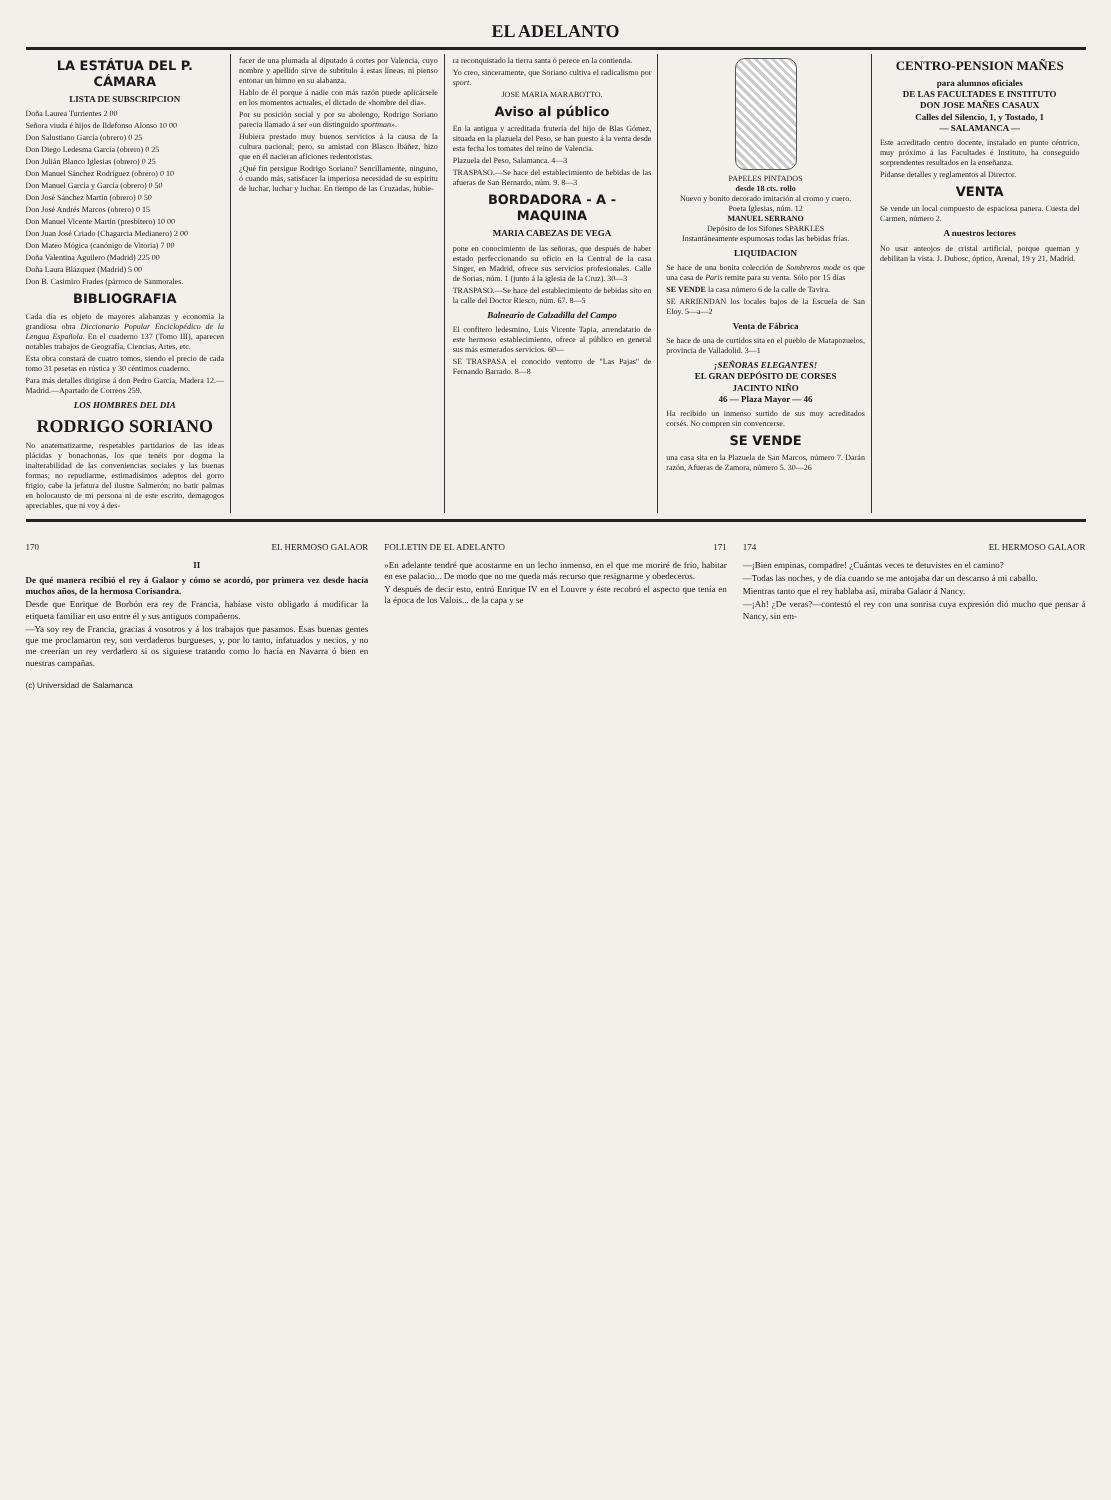EL ADELANTO
LA ESTÁTUA DEL P. CÁMARA
LISTA DE SUBSCRIPCION
Doña Laurea Turrientes 2 00
Señora viuda é hijos de Ildefonso Alonso 10 00
Don Salustiano García (obrero) 0 25
Don Diego Ledesma García (obrero) 0 25
Don Julián Blanco Iglesias (obrero) 0 25
Don Manuel Sánchez Rodríguez (obrero) 0 10
Don Manuel García y García (obrero) 0 50
Don José Sánchez Martín (obrero) 0 50
Don José Andrés Marcos (obrero) 0 15
Don Manuel Vicente Martín (presbítero) 10 00
Don Juan José Criado (Chagarcia Medianero) 2 00
Don Mateo Mógica (canónigo de Vitoria) 7 00
Doña Valentina Aguilero (Madrid) 225 00
Doña Laura Blázquez (Madrid) 5 00
Don B. Casimiro Frades (párroco de Sanmorales.
BIBLIOGRAFIA
Cada día es objeto de mayores alabanzas y economía la grandiosa obra Diccionario Popular Enciclopédico de la Lengua Española. En el cuaderno 137 (Tomo III), aparecen notables trabajos de Geografía, Ciencias, Artes, etc.
Esta obra constará de cuatro tomos, siendo el precio de cada tomo 31 pesetas en rústica y 30 céntimos cuaderno.
Para más detalles dirigirse á don Pedro García, Madera 12.—Madrid.—Apartado de Correos 259.
LOS HOMBRES DEL DIA
RODRIGO SORIANO
No anatematizarme, respetables partidarios de las ideas plácidas y bonachonas, los que tenéis por dogma la inalterabilidad de las conveniencias sociales y las buenas formas; no repudiarme, estimadísimos adeptos del gorro frigio, cabe la jefatura del ilustre Salmerón; no batir palmas en holocausto de mi persona ni de este escrito, demagogos apreciables, que ni voy á des-
facer de una plumada al diputado á cortes por Valencia, cuyo nombre y apellido sirve de subtítulo á estas líneas, ni pienso entonar un himno en su alabanza.
Hablo de él porque á nadie con más razón puede aplicársele en los momentos actuales, el dictado de «hombre del día».
Por su posición social y por su abolengo, Rodrigo Soriano parecía llamado á ser «un distinguido sportman».
Hubiera prestado muy buenos servicios á la causa de la cultura nacional; pero, su amistad con Blasco Ibáñez, hizo que en él nacieran aficiones redentoristas.
¿Qué fin persigue Rodrigo Soriano? Sencillamente, ninguno, ó cuando más, satisfacer la imperiosa necesidad de su espíritu de luchar, luchar y luchar. En tiempo de las Cruzadas, hubie-
ra reconquistado la tierra santa ó perece en la contienda.
Yo creo, sinceramente, que Soriano cultiva el radicalismo por sport.
JOSE MARIA MARABOTTO.
Aviso al público
En la antigua y acreditada frutería del hijo de Blas Gómez, situada en la plazuela del Peso, se han puesto á la venta desde esta fecha los tomates del reino de Valencia.
Plazuela del Peso, Salamanca. 4—3
TRASPASO.—Se hace del establecimiento de bebidas de las afueras de San Bernardo, núm. 9. 8—3
BORDADORA - A - MAQUINA
MARIA CABEZAS DE VEGA
pone en conocimiento de las señoras, que después de haber estado perfeccionando su oficio en la Central de la casa Singer, en Madrid, ofrece sus servicios profesionales. Calle de Sorias, núm. 1 (junto á la iglesia de la Cruz). 30—3
TRASPASO.—Se hace del establecimiento de bebidas sito en la calle del Doctor Riesco, núm. 67. 8—5
Balneario de Calzadilla del Campo
El confitero ledesmino, Luis Vicente Tapia, arrendatario de este hermoso establecimiento, ofrece al público en general sus más esmerados servicios. 60—
SE TRASPASA el conocido ventorro de "Las Pajas" de Fernando Barrado. 8—8
PAPELES PINTADOS
desde 18 cts. rollo
Nuevo y bonito decorado imitación al cromo y cuero.
Poeta Iglesias, núm. 12
MANUEL SERRANO
Depósito de los Sifones SPARKLES
Instantáneamente espumosas todas las bebidas frías.
LIQUIDACION
Se hace de una bonita colección de Sombreros mode os que una casa de Paris remite para su venta. Sólo por 15 días
SE VENDE la casa número 6 de la calle de Tavira.
SE ARRIENDAN los locales bajos de la Escuela de San Eloy. 5—a—2
Venta de Fábrica
Se hace de una de curtidos sita en el pueblo de Matapozuelos, provincia de Valladolid. 3—1
¡SEÑORAS ELEGANTES!
EL GRAN DEPÓSITO DE CORSES
JACINTO NIÑO
46 — Plaza Mayor — 46
Ha recibido un inmenso surtido de sus muy acreditados corsés. No compren sin convencerse.
SE VENDE
una casa sita en la Plazuela de San Marcos, número 7. Darán razón, Afueras de Zamora, número 5. 30—26
CENTRO-PENSION MAÑES
para alumnos oficiales
DE LAS FACULTADES E INSTITUTO
DON JOSE MAÑES CASAUX
Calles del Silencio, 1, y Tostado, 1
— SALAMANCA —
Este acreditado centro docente, instalado en punto céntrico, muy próximo á las Facultades é Instituto, ha conseguido sorprendentes resultados en la enseñanza.
Pídanse detalles y reglamentos al Director.
VENTA
Se vende un local compuesto de espaciosa panera. Cuesta del Carmen, número 2.
A nuestros lectores
No usar anteojos de cristal artificial, porque queman y debilitan la vista. J. Dubosc, óptico, Arenal, 19 y 21, Madrid.
170 EL HERMOSO GALAOR
II
De qué manera recibió el rey á Galaor y cómo se acordó, por primera vez desde hacía muchos años, de la hermosa Corisandra.
Desde que Enrique de Borbón era rey de Francia, habíase visto obligado á modificar la etiqueta familiar en uso entre él y sus antiguos compañeros.
—Ya soy rey de Francia, gracias á vosotros y á los trabajos que pasamos. Esas buenas gentes que me proclamaron rey, son verdaderos burgueses, y, por lo tanto, infatuados y necios, y no me creerían un rey verdadero si os siguiese tratando como lo hacía en Navarra ó bien en nuestras campañas.
FOLLETIN DE EL ADELANTO 171
»En adelante tendré que acostarme en un lecho inmenso, en el que me moriré de frío, habitar en ese palacio... De modo que no me queda más recurso que resignarme y obedeceros.
Y después de decir esto, entró Enrique IV en el Louvre y éste recobró el aspecto que tenía en la época de los Valois... de la capa y se
174 EL HERMOSO GALAOR
—¡Bien empinas, compadre! ¿Cuántas veces te detuvistes en el camino?
—Todas las noches, y de día cuando se me antojaba dar un descanso á mi caballo.
Mientras tanto que el rey hablaba así, miraba Galaor á Nancy.
—¡Ah! ¿De veras?—contestó el rey con una sonrisa cuya expresión dió mucho que pensar á Nancy, sin em-
(c) Universidad de Salamanca